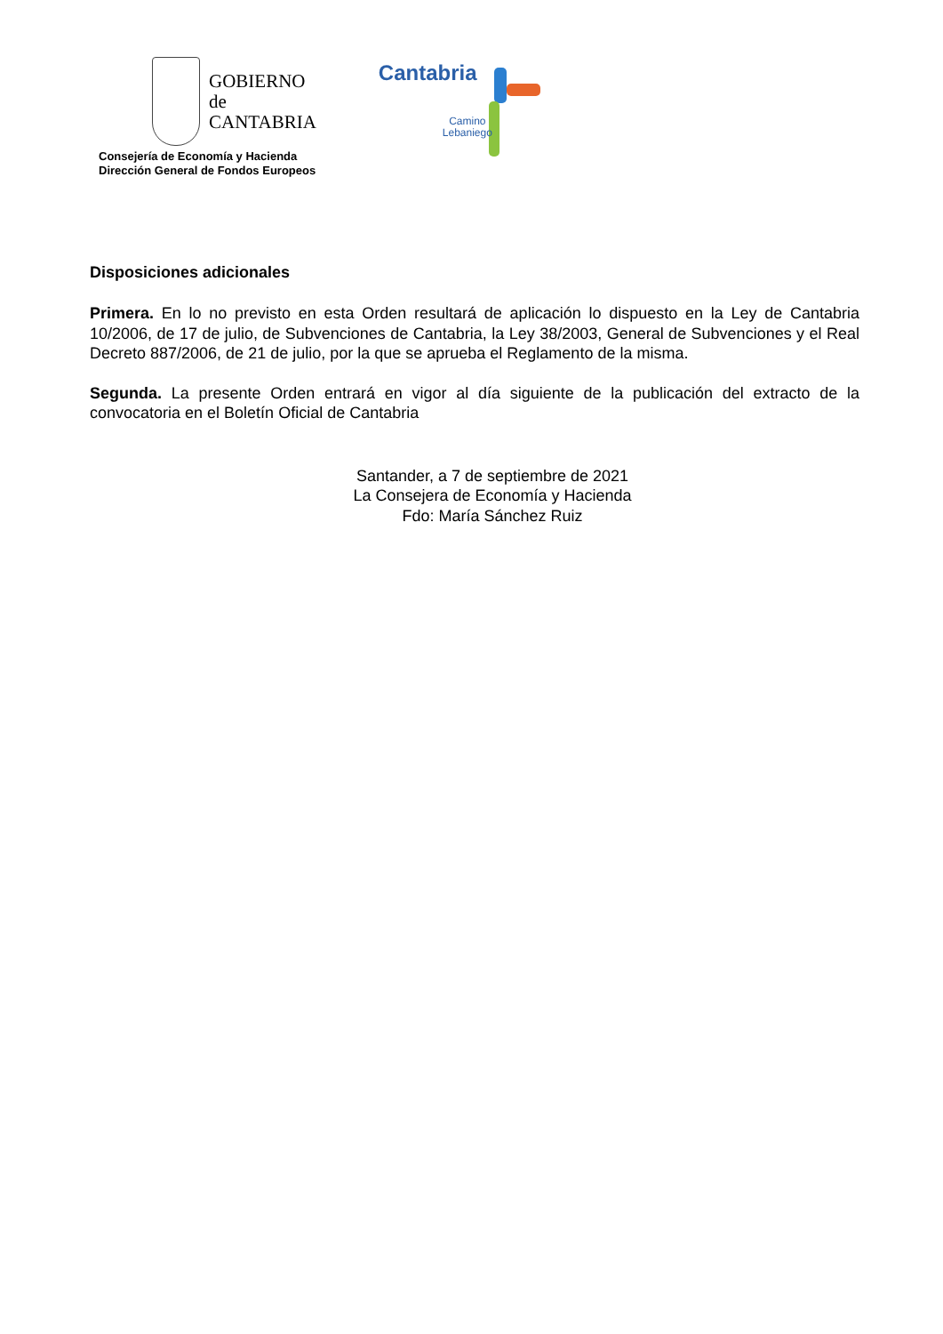GOBIERNO
de
CANTABRIA
Consejería de Economía y Hacienda
Dirección General de Fondos Europeos
Cantabria
Camino
Lebaniego
Disposiciones adicionales
Primera. En lo no previsto en esta Orden resultará de aplicación lo dispuesto en la Ley de Cantabria 10/2006, de 17 de julio, de Subvenciones de Cantabria, la Ley 38/2003, General de Subvenciones y el Real Decreto 887/2006, de 21 de julio, por la que se aprueba el Reglamento de la misma.
Segunda. La presente Orden entrará en vigor al día siguiente de la publicación del extracto de la convocatoria en el Boletín Oficial de Cantabria
Santander, a 7 de septiembre de 2021
La Consejera de Economía y Hacienda
Fdo: María Sánchez Ruiz